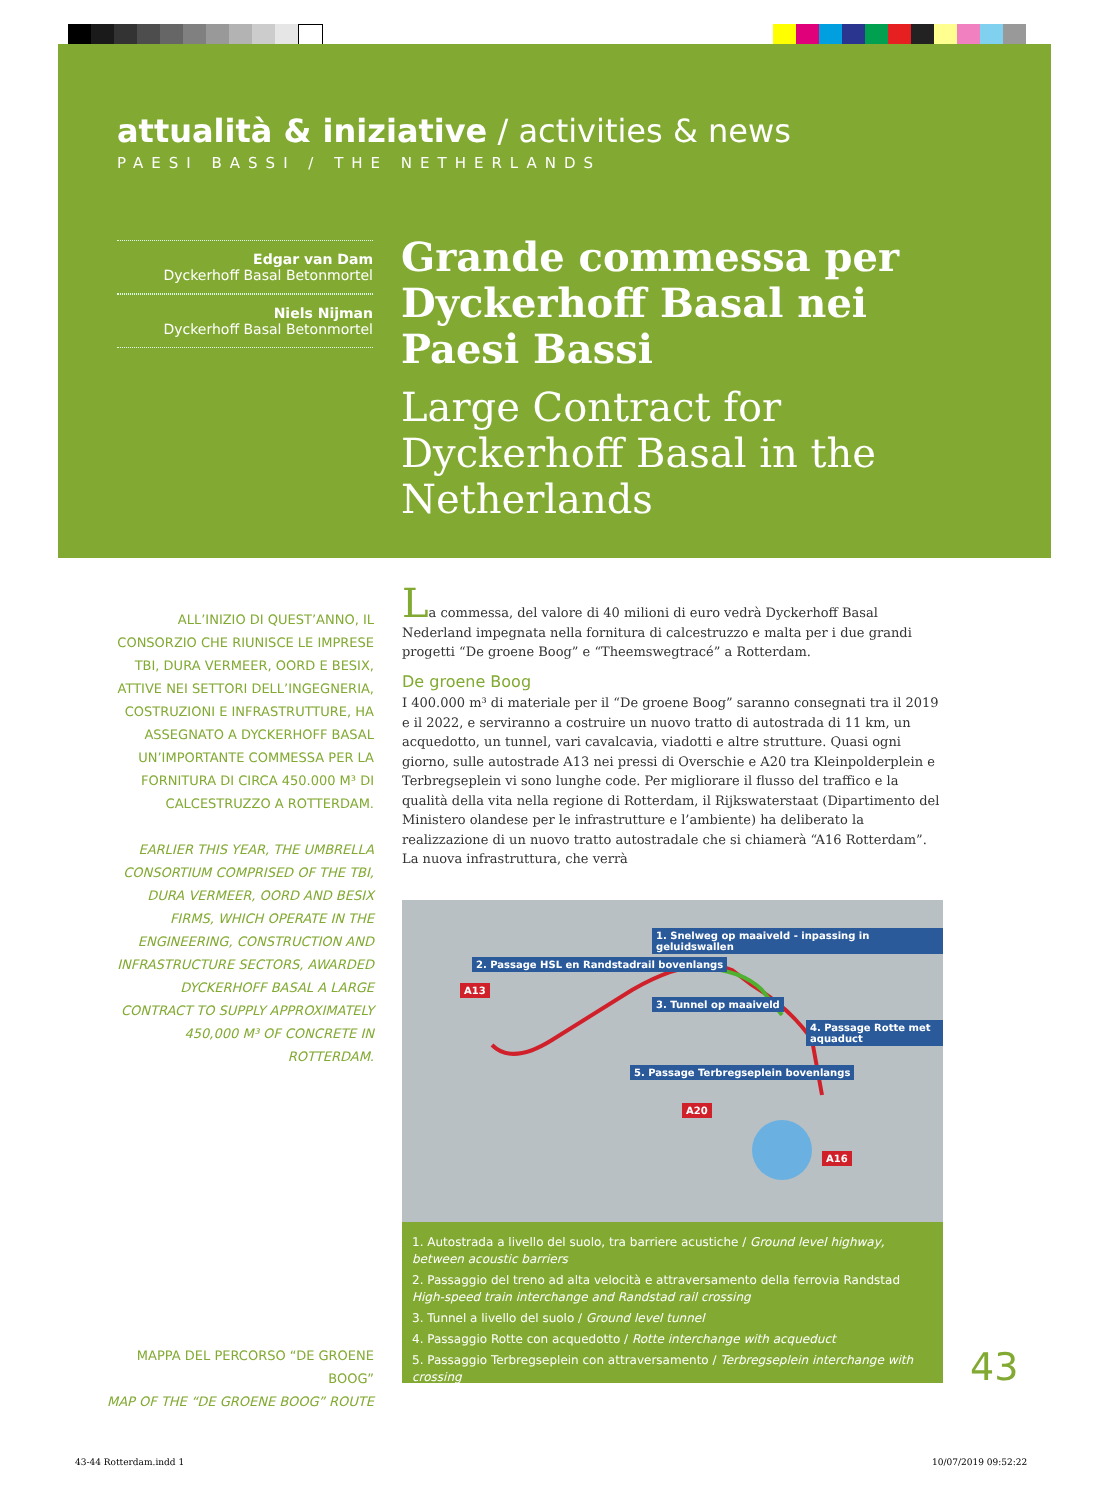attualità & iniziative / activities & news
PAESI BASSI / THE NETHERLANDS
Edgar van Dam
Dyckerhoff Basal Betonmortel
Niels Nijman
Dyckerhoff Basal Betonmortel
Grande commessa per Dyckerhoff Basal nei Paesi Bassi
Large Contract for Dyckerhoff Basal in the Netherlands
ALL’INIZIO DI QUEST’ANNO, IL CONSORZIO CHE RIUNISCE LE IMPRESE TBI, DURA VERMEER, OORD E BESIX, ATTIVE NEI SETTORI DELL’INGEGNERIA, COSTRUZIONI E INFRASTRUTTURE, HA ASSEGNATO A DYCKERHOFF BASAL UN’IMPORTANTE COMMESSA PER LA FORNITURA DI CIRCA 450.000 M³ DI CALCESTRUZZO A ROTTERDAM.
EARLIER THIS YEAR, THE UMBRELLA CONSORTIUM COMPRISED OF THE TBI, DURA VERMEER, OORD AND BESIX FIRMS, WHICH OPERATE IN THE ENGINEERING, CONSTRUCTION AND INFRASTRUCTURE SECTORS, AWARDED DYCKERHOFF BASAL A LARGE CONTRACT TO SUPPLY APPROXIMATELY 450,000 M³ OF CONCRETE IN ROTTERDAM.
La commessa, del valore di 40 milioni di euro vedrà Dyckerhoff Basal Nederland impegnata nella fornitura di calcestruzzo e malta per i due grandi progetti “De groene Boog” e “Theemswegtracé” a Rotterdam.
De groene Boog
I 400.000 m³ di materiale per il “De groene Boog” saranno consegnati tra il 2019 e il 2022, e serviranno a costruire un nuovo tratto di autostrada di 11 km, un acquedotto, un tunnel, vari cavalcavia, viadotti e altre strutture. Quasi ogni giorno, sulle autostrade A13 nei pressi di Overschie e A20 tra Kleinpolderplein e Terbregseplein vi sono lunghe code. Per migliorare il flusso del traffico e la qualità della vita nella regione di Rotterdam, il Rijkswaterstaat (Dipartimento del Ministero olandese per le infrastrutture e l’ambiente) ha deliberato la realizzazione di un nuovo tratto autostradale che si chiamerà “A16 Rotterdam”. La nuova infrastruttura, che verrà
1. Snelweg op maaiveld - inpassing in geluidswallen
2. Passage HSL en Randstadrail bovenlangs
3. Tunnel op maaiveld
4. Passage Rotte met aquaduct
5. Passage Terbregseplein bovenlangs
A13
A20
A16
1. Autostrada a livello del suolo, tra barriere acustiche / Ground level highway, between acoustic barriers
2. Passaggio del treno ad alta velocità e attraversamento della ferrovia Randstad High-speed train interchange and Randstad rail crossing
3. Tunnel a livello del suolo / Ground level tunnel
4. Passaggio Rotte con acquedotto / Rotte interchange with acqueduct
5. Passaggio Terbregseplein con attraversamento / Terbregseplein interchange with crossing
MAPPA DEL PERCORSO “DE GROENE BOOG”
MAP OF THE “DE GROENE BOOG” ROUTE
43
43-44 Rotterdam.indd 1 10/07/2019 09:52:22